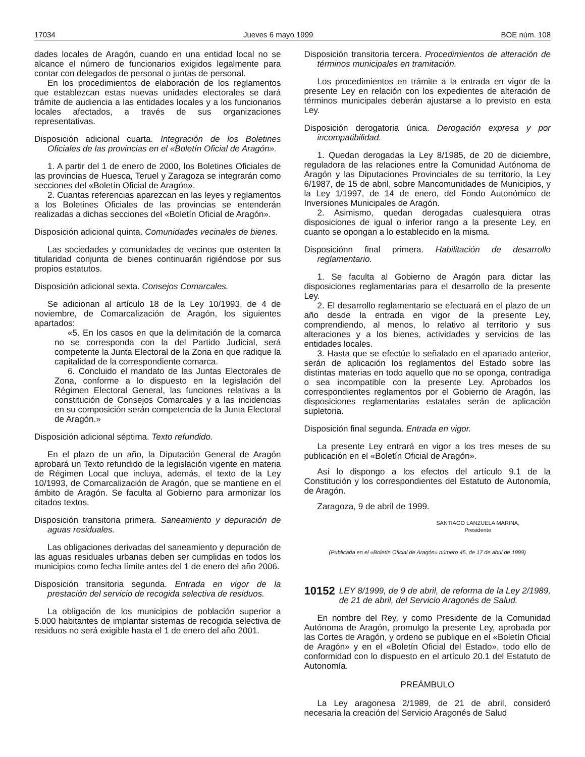17034 Jueves 6 mayo 1999 BOE núm. 108
dades locales de Aragón, cuando en una entidad local no se alcance el número de funcionarios exigidos legalmente para contar con delegados de personal o juntas de personal.
En los procedimientos de elaboración de los reglamentos que establezcan estas nuevas unidades electorales se dará trámite de audiencia a las entidades locales y a los funcionarios locales afectados, a través de sus organizaciones representativas.
Disposición adicional cuarta. Integración de los Boletines Oficiales de las provincias en el «Boletín Oficial de Aragón».
1. A partir del 1 de enero de 2000, los Boletines Oficiales de las provincias de Huesca, Teruel y Zaragoza se integrarán como secciones del «Boletín Oficial de Aragón».
2. Cuantas referencias aparezcan en las leyes y reglamentos a los Boletines Oficiales de las provincias se entenderán realizadas a dichas secciones del «Boletín Oficial de Aragón».
Disposición adicional quinta. Comunidades vecinales de bienes.
Las sociedades y comunidades de vecinos que ostenten la titularidad conjunta de bienes continuarán rigiéndose por sus propios estatutos.
Disposición adicional sexta. Consejos Comarcales.
Se adicionan al artículo 18 de la Ley 10/1993, de 4 de noviembre, de Comarcalización de Aragón, los siguientes apartados:
«5. En los casos en que la delimitación de la comarca no se corresponda con la del Partido Judicial, será competente la Junta Electoral de la Zona en que radique la capitalidad de la correspondiente comarca.
6. Concluido el mandato de las Juntas Electorales de Zona, conforme a lo dispuesto en la legislación del Régimen Electoral General, las funciones relativas a la constitución de Consejos Comarcales y a las incidencias en su composición serán competencia de la Junta Electoral de Aragón.»
Disposición adicional séptima. Texto refundido.
En el plazo de un año, la Diputación General de Aragón aprobará un Texto refundido de la legislación vigente en materia de Régimen Local que incluya, además, el texto de la Ley 10/1993, de Comarcalización de Aragón, que se mantiene en el ámbito de Aragón. Se faculta al Gobierno para armonizar los citados textos.
Disposición transitoria primera. Saneamiento y depuración de aguas residuales.
Las obligaciones derivadas del saneamiento y depuración de las aguas residuales urbanas deben ser cumplidas en todos los municipios como fecha límite antes del 1 de enero del año 2006.
Disposición transitoria segunda. Entrada en vigor de la prestación del servicio de recogida selectiva de residuos.
La obligación de los municipios de población superior a 5.000 habitantes de implantar sistemas de recogida selectiva de residuos no será exigible hasta el 1 de enero del año 2001.
Disposición transitoria tercera. Procedimientos de alteración de términos municipales en tramitación.
Los procedimientos en trámite a la entrada en vigor de la presente Ley en relación con los expedientes de alteración de términos municipales deberán ajustarse a lo previsto en esta Ley.
Disposición derogatoria única. Derogación expresa y por incompatibilidad.
1. Quedan derogadas la Ley 8/1985, de 20 de diciembre, reguladora de las relaciones entre la Comunidad Autónoma de Aragón y las Diputaciones Provinciales de su territorio, la Ley 6/1987, de 15 de abril, sobre Mancomunidades de Municipios, y la Ley 1/1997, de 14 de enero, del Fondo Autonómico de Inversiones Municipales de Aragón.
2. Asimismo, quedan derogadas cualesquiera otras disposiciones de igual o inferior rango a la presente Ley, en cuanto se opongan a lo establecido en la misma.
Disposiciónn final primera. Habilitación de desarrollo reglamentario.
1. Se faculta al Gobierno de Aragón para dictar las disposiciones reglamentarias para el desarrollo de la presente Ley.
2. El desarrollo reglamentario se efectuará en el plazo de un año desde la entrada en vigor de la presente Ley, comprendiendo, al menos, lo relativo al territorio y sus alteraciones y a los bienes, actividades y servicios de las entidades locales.
3. Hasta que se efectúe lo señalado en el apartado anterior, serán de aplicación los reglamentos del Estado sobre las distintas materias en todo aquello que no se oponga, contradiga o sea incompatible con la presente Ley. Aprobados los correspondientes reglamentos por el Gobierno de Aragón, las disposiciones reglamentarias estatales serán de aplicación supletoria.
Disposición final segunda. Entrada en vigor.
La presente Ley entrará en vigor a los tres meses de su publicación en el «Boletín Oficial de Aragón».
Así lo dispongo a los efectos del artículo 9.1 de la Constitución y los correspondientes del Estatuto de Autonomía, de Aragón.
Zaragoza, 9 de abril de 1999.
SANTIAGO LANZUELA MARINA,
Presidente
(Publicada en el «Boletín Oficial de Aragón» número 45, de 17 de abril de 1999)
10152 LEY 8/1999, de 9 de abril, de reforma de la Ley 2/1989, de 21 de abril, del Servicio Aragonés de Salud.
En nombre del Rey, y como Presidente de la Comunidad Autónoma de Aragón, promulgo la presente Ley, aprobada por las Cortes de Aragón, y ordeno se publique en el «Boletín Oficial de Aragón» y en el «Boletín Oficial del Estado», todo ello de conformidad con lo dispuesto en el artículo 20.1 del Estatuto de Autonomía.
PREÁMBULO
La Ley aragonesa 2/1989, de 21 de abril, consideró necesaria la creación del Servicio Aragonés de Salud